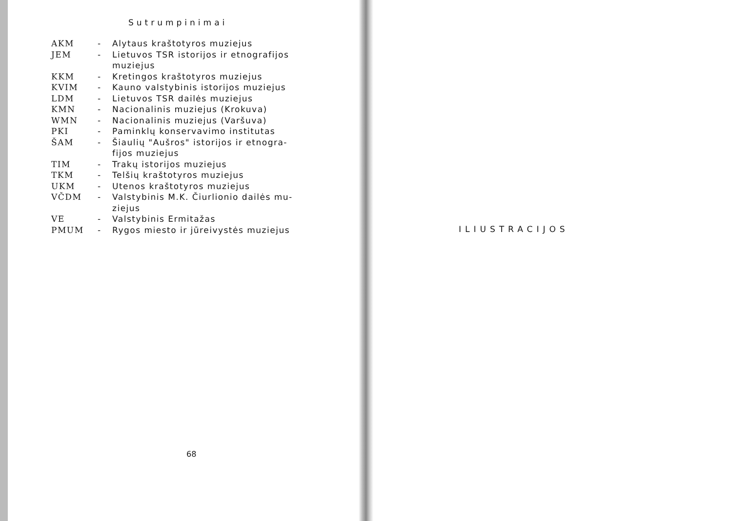Sutrumpinimai
| AKM | - | Alytaus kraštotyros muziejus |
| JEM | - | Lietuvos TSR istorijos ir etnografijos muziejus |
| KKM | - | Kretingos kraštotyros muziejus |
| KVIM | - | Kauno valstybinis istorijos muziejus |
| LDM | - | Lietuvos TSR dailės muziejus |
| KMN | - | Nacionalinis muziejus (Krokuva) |
| WMN | - | Nacionalinis muziejus (Varšuva) |
| PKI | - | Paminklų konservavimo institutas |
| ŠAM | - | Šiaulių "Aušros" istorijos ir etnogra- fijos muziejus |
| TIM | - | Trakų istorijos muziejus |
| TKM | - | Telšių kraštotyros muziejus |
| UKM | - | Utenos kraštotyros muziejus |
| VČDM | - | Valstybinis M.K. Čiurlionio dailės mu- ziejus |
| VE | - | Valstybinis Ermitažas |
| PMUM | - | Rygos miesto ir jūreivystės muziejus |
68
ILIUSTRACIJOS